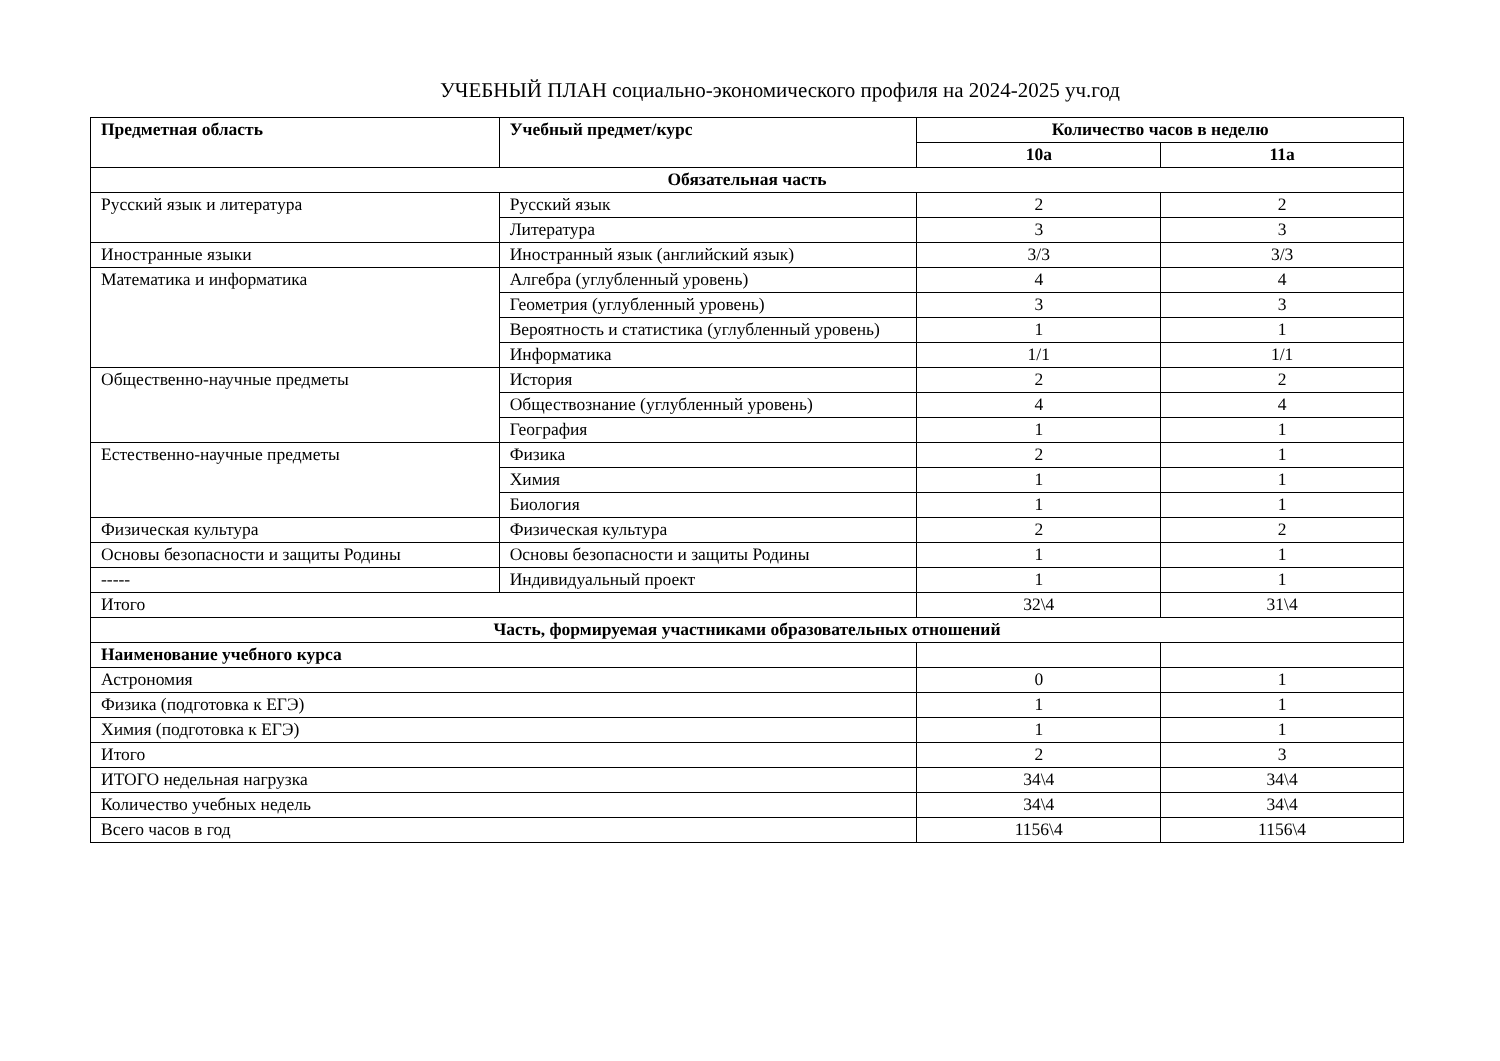УЧЕБНЫЙ ПЛАН социально-экономического профиля на 2024-2025 уч.год
| Предметная область | Учебный предмет/курс | Количество часов в неделю | |
| --- | --- | --- | --- |
| | | 10а | 11а |
| Обязательная часть | | | |
| Русский язык и литература | Русский язык | 2 | 2 |
| | Литература | 3 | 3 |
| Иностранные языки | Иностранный язык (английский язык) | 3/3 | 3/3 |
| Математика и информатика | Алгебра (углубленный уровень) | 4 | 4 |
| | Геометрия (углубленный уровень) | 3 | 3 |
| | Вероятность и статистика (углубленный уровень) | 1 | 1 |
| | Информатика | 1/1 | 1/1 |
| Общественно-научные предметы | История | 2 | 2 |
| | Обществознание (углубленный уровень) | 4 | 4 |
| | География | 1 | 1 |
| Естественно-научные предметы | Физика | 2 | 1 |
| | Химия | 1 | 1 |
| | Биология | 1 | 1 |
| Физическая культура | Физическая культура | 2 | 2 |
| Основы безопасности и защиты Родины | Основы безопасности и защиты Родины | 1 | 1 |
| ----- | Индивидуальный проект | 1 | 1 |
| Итого | | 32\4 | 31\4 |
| Часть, формируемая участниками образовательных отношений | | | |
| Наименование учебного курса | | | |
| Астрономия | | 0 | 1 |
| Физика (подготовка к ЕГЭ) | | 1 | 1 |
| Химия (подготовка к ЕГЭ) | | 1 | 1 |
| Итого | | 2 | 3 |
| ИТОГО недельная нагрузка | | 34\4 | 34\4 |
| Количество учебных недель | | 34\4 | 34\4 |
| Всего часов в год | | 1156\4 | 1156\4 |